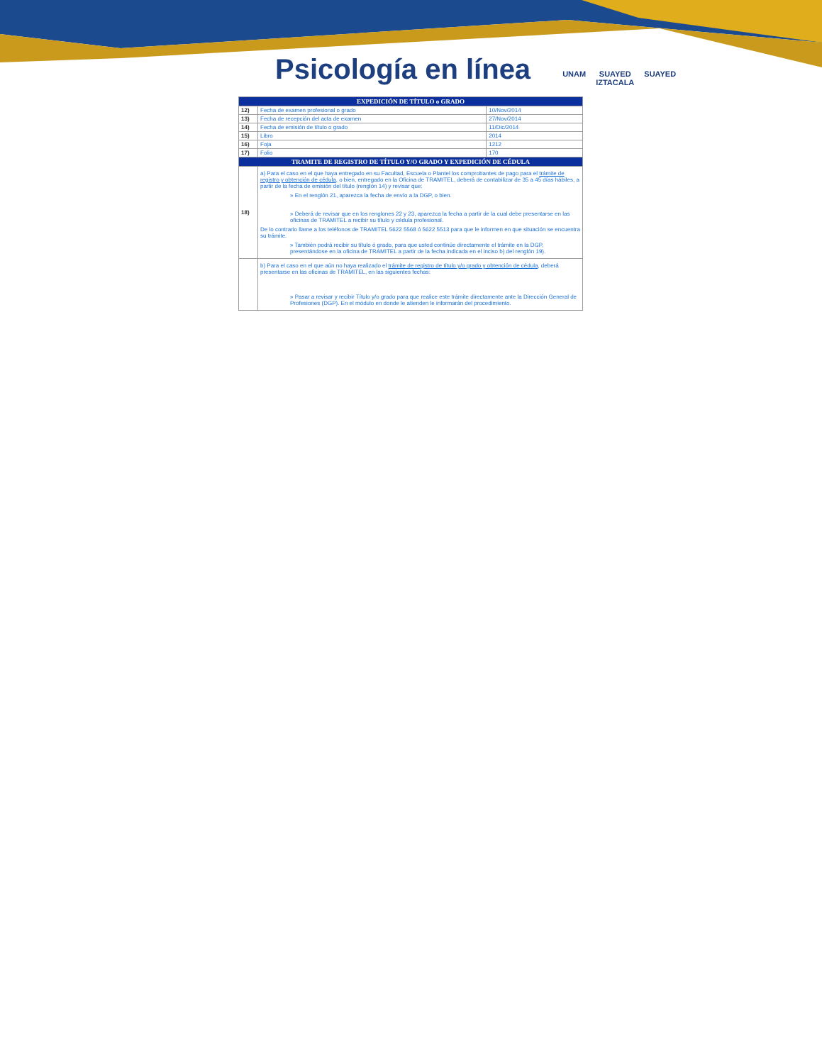Psicología en línea
UNAM SUAYED
IZTACALA SUAYED
| EXPEDICIÓN DE TÍTULO o GRADO | | |
| --- | --- | --- |
| 12) | Fecha de examen profesional o grado | 10/Nov/2014 |
| 13) | Fecha de recepción del acta de examen | 27/Nov/2014 |
| 14) | Fecha de emisión de título o grado | 11/Dic/2014 |
| 15) | Libro | 2014 |
| 16) | Foja | 1212 |
| 17) | Folio | 170 |
| TRAMITE DE REGISTRO DE TÍTULO Y/O GRADO Y EXPEDICIÓN DE CÉDULA | | |
| 18) | a) Para el caso en el que haya entregado en su Facultad, Escuela o Plantel los comprobantes de pago para el trámite de registro y obtención de cédula , o bien, entregado en la Oficina de TRAMITEL, deberá de contabilizar de 35 a 45 días hábiles, a partir de la fecha de emisión del título (renglón 14) y revisar que: » En el renglón 21, aparezca la fecha de envío a la DGP, o bien. » Deberá de revisar que en los renglones 22 y 23, aparezca la fecha a partir de la cual debe presentarse en las oficinas de TRAMITEL a recibir su título y cédula profesional. De lo contrario llame a los teléfonos de TRAMITEL 5622 5568 ó 5622 5513 para que le informen en que situación se encuentra su trámite. » También podrá recibir su título ó grado, para que usted continúe directamente el trámite en la DGP, presentándose en la oficina de TRAMITEL a partir de la fecha indicada en el inciso b) del renglón 19). | |
| | b) Para el caso en el que aún no haya realizado el trámite de registro de título y/o grado y obtención de cédula , deberá presentarse en las oficinas de TRAMITEL, en las siguientes fechas: » Pasar a revisar y recibir Título y/o grado para que realice este trámite directamente ante la Dirección General de Profesiones (DGP). En el módulo en donde le atienden le informarán del procedimiento. | |